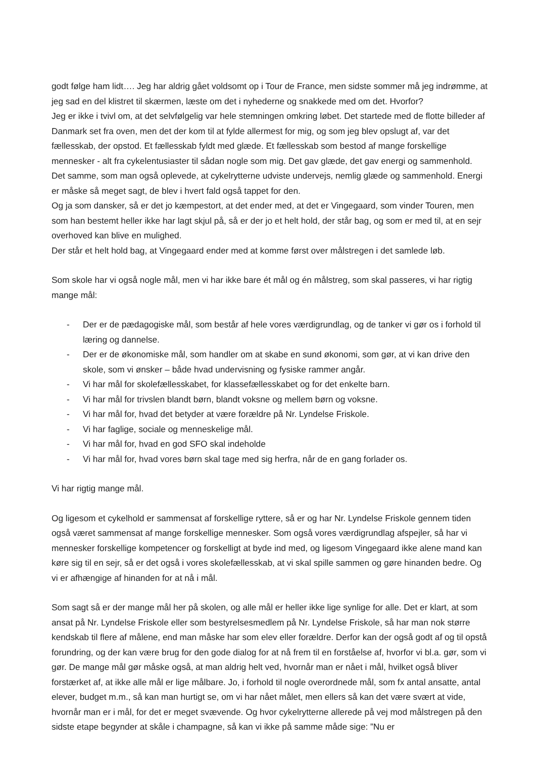godt følge ham lidt…. Jeg har aldrig gået voldsomt op i Tour de France, men sidste sommer må jeg indrømme, at jeg sad en del klistret til skærmen, læste om det i nyhederne og snakkede med om det. Hvorfor?
Jeg er ikke i tvivl om, at det selvfølgelig var hele stemningen omkring løbet. Det startede med de flotte billeder af Danmark set fra oven, men det der kom til at fylde allermest for mig, og som jeg blev opslugt af, var det fællesskab, der opstod. Et fællesskab fyldt med glæde. Et fællesskab som bestod af mange forskellige mennesker - alt fra cykelentusiaster til sådan nogle som mig. Det gav glæde, det gav energi og sammenhold. Det samme, som man også oplevede, at cykelrytterne udviste undervejs, nemlig glæde og sammenhold. Energi er måske så meget sagt, de blev i hvert fald også tappet for den.
Og ja som dansker, så er det jo kæmpestort, at det ender med, at det er Vingegaard, som vinder Touren, men som han bestemt heller ikke har lagt skjul på, så er der jo et helt hold, der står bag, og som er med til, at en sejr overhoved kan blive en mulighed.
Der står et helt hold bag, at Vingegaard ender med at komme først over målstregen i det samlede løb.
Som skole har vi også nogle mål, men vi har ikke bare ét mål og én målstreg, som skal passeres, vi har rigtig mange mål:
- Der er de pædagogiske mål, som består af hele vores værdigrundlag, og de tanker vi gør os i forhold til læring og dannelse.
- Der er de økonomiske mål, som handler om at skabe en sund økonomi, som gør, at vi kan drive den skole, som vi ønsker – både hvad undervisning og fysiske rammer angår.
- Vi har mål for skolefællesskabet, for klassefællesskabet og for det enkelte barn.
- Vi har mål for trivslen blandt børn, blandt voksne og mellem børn og voksne.
- Vi har mål for, hvad det betyder at være forældre på Nr. Lyndelse Friskole.
- Vi har faglige, sociale og menneskelige mål.
- Vi har mål for, hvad en god SFO skal indeholde
- Vi har mål for, hvad vores børn skal tage med sig herfra, når de en gang forlader os.
Vi har rigtig mange mål.
Og ligesom et cykelhold er sammensat af forskellige ryttere, så er og har Nr. Lyndelse Friskole gennem tiden også været sammensat af mange forskellige mennesker. Som også vores værdigrundlag afspejler, så har vi mennesker forskellige kompetencer og forskelligt at byde ind med, og ligesom Vingegaard ikke alene mand kan køre sig til en sejr, så er det også i vores skolefællesskab, at vi skal spille sammen og gøre hinanden bedre. Og vi er afhængige af hinanden for at nå i mål.
Som sagt så er der mange mål her på skolen, og alle mål er heller ikke lige synlige for alle. Det er klart, at som ansat på Nr. Lyndelse Friskole eller som bestyrelsesmedlem på Nr. Lyndelse Friskole, så har man nok større kendskab til flere af målene, end man måske har som elev eller forældre. Derfor kan der også godt af og til opstå forundring, og der kan være brug for den gode dialog for at nå frem til en forståelse af, hvorfor vi bl.a. gør, som vi gør. De mange mål gør måske også, at man aldrig helt ved, hvornår man er nået i mål, hvilket også bliver forstærket af, at ikke alle mål er lige målbare. Jo, i forhold til nogle overordnede mål, som fx antal ansatte, antal elever, budget m.m., så kan man hurtigt se, om vi har nået målet, men ellers så kan det være svært at vide, hvornår man er i mål, for det er meget svævende. Og hvor cykelrytterne allerede på vej mod målstregen på den sidste etape begynder at skåle i champagne, så kan vi ikke på samme måde sige: ”Nu er